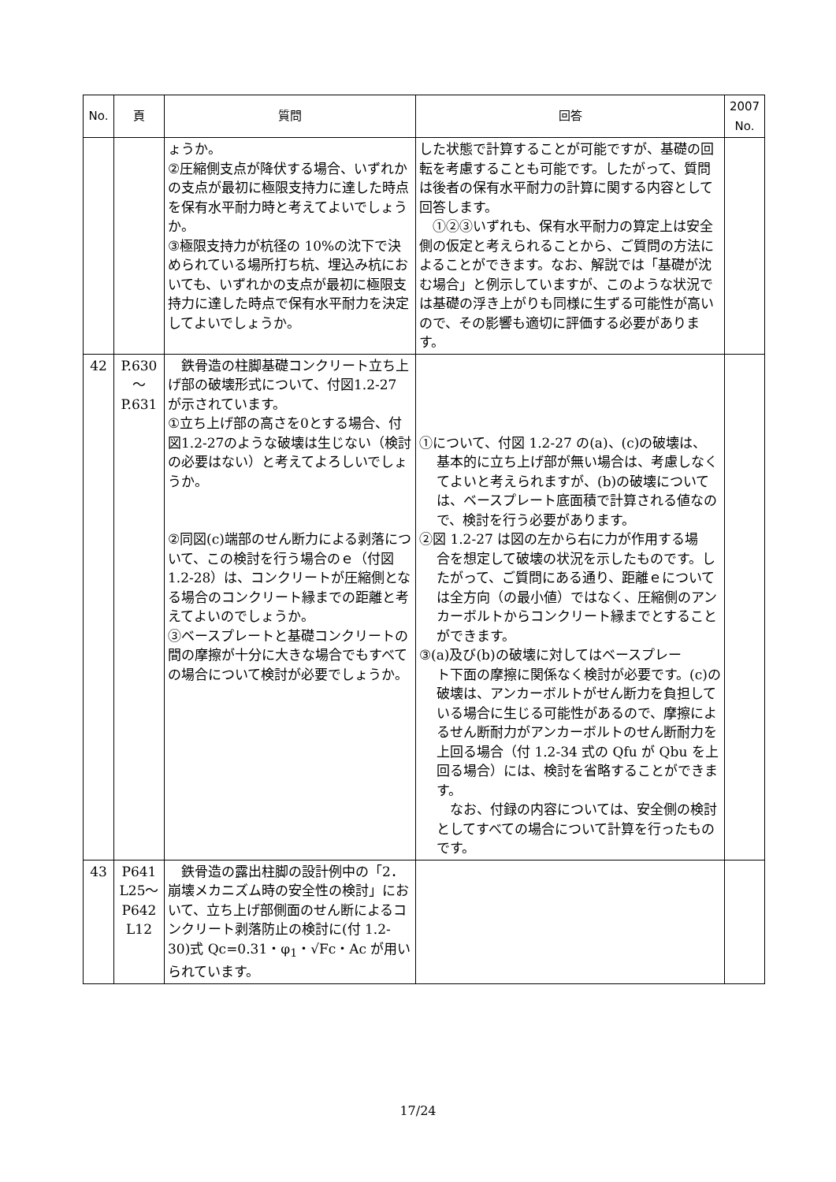| No. | 頁 | 質問 | 回答 | 2007 No. |
| --- | --- | --- | --- | --- |
| | | ょうか。 ②圧縮側支点が降伏する場合、いずれかの支点が最初に極限支持力に達した時点を保有水平耐力時と考えてよいでしょうか。 ③極限支持力が杭径の 10%の沈下で決められている場所打ち杭、埋込み杭においても、いずれかの支点が最初に極限支持力に達した時点で保有水平耐力を決定してよいでしょうか。 | した状態で計算することが可能ですが、基礎の回転を考慮することも可能です。したがって、質問は後者の保有水平耐力の計算に関する内容として回答します。 ①②③いずれも、保有水平耐力の算定上は安全側の仮定と考えられることから、ご質問の方法によることができます。なお、解説では「基礎が沈む場合」と例示していますが、このような状況では基礎の浮き上がりも同様に生ずる可能性が高いので、その影響も適切に評価する必要があります。 | |
| 42 | P.630 ～ P.631 | 鉄骨造の柱脚基礎コンクリート立ち上げ部の破壊形式について、付図1.2-27 が示されています。 ①立ち上げ部の高さを0とする場合、付図1.2-27のような破壊は生じない（検討の必要はない）と考えてよろしいでしょうか。 ②同図(c)端部のせん断力による剥落について、この検討を行う場合のｅ（付図 1.2-28）は、コンクリートが圧縮側となる場合のコンクリート縁までの距離と考えてよいのでしょうか。 ③ベースプレートと基礎コンクリートの間の摩擦が十分に大きな場合でもすべての場合について検討が必要でしょうか。 | ①について、付図 1.2-27 の(a)、(c)の破壊は、 基本的に立ち上げ部が無い場合は、考慮しなくてよいと考えられますが、(b)の破壊については、ベースプレート底面積で計算される値なので、検討を行う必要があります。 ②図 1.2-27 は図の左から右に力が作用する場 合を想定して破壊の状況を示したものです。したがって、ご質問にある通り、距離ｅについては全方向（の最小値）ではなく、圧縮側のアンカーボルトからコンクリート縁までとすることができます。 ③(a)及び(b)の破壊に対してはベースプレー ト下面の摩擦に関係なく検討が必要です。(c)の破壊は、アンカーボルトがせん断力を負担している場合に生じる可能性があるので、摩擦によるせん断耐力がアンカーボルトのせん断耐力を上回る場合（付 1.2-34 式の Qfu が Qbu を上回る場合）には、検討を省略することができます。 なお、付録の内容については、安全側の検討としてすべての場合について計算を行ったものです。 | |
| 43 | P641 L25～ P642 L12 | 鉄骨造の露出柱脚の設計例中の「2．崩壊メカニズム時の安全性の検討」において、立ち上げ部側面のせん断によるコンクリート剥落防止の検討に(付 1.2-30)式 Qc=0.31・φ<sub>1</sub>・√Fc・Ac が用いられています。 | | |
17/24